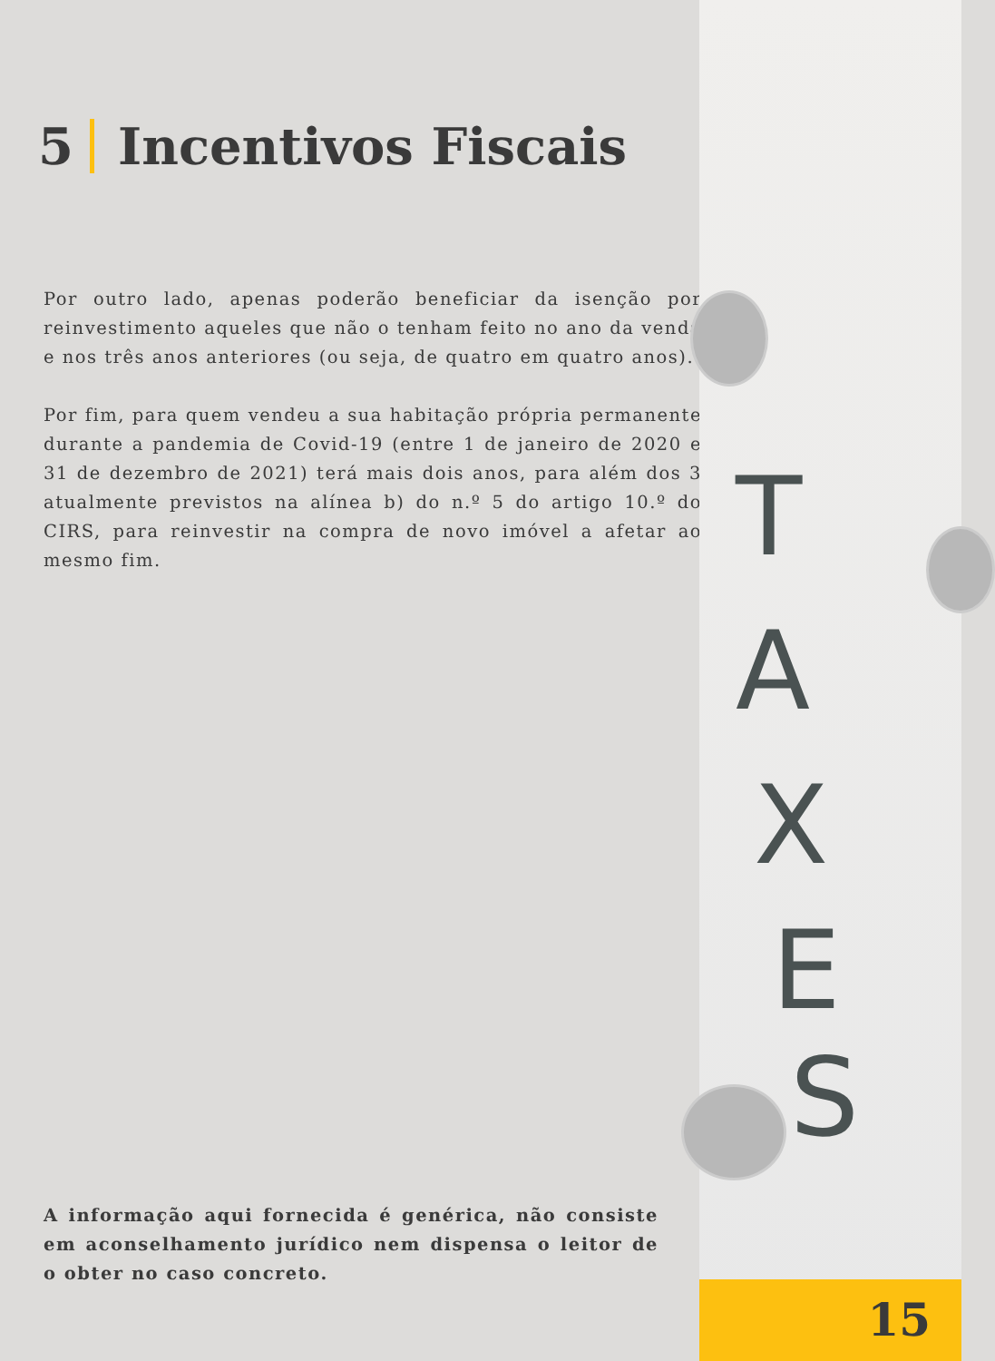T
A
X
E
S
5 Incentivos Fiscais
Por outro lado, apenas poderão beneficiar da isenção por reinvestimento aqueles que não o tenham feito no ano da venda e nos três anos anteriores (ou seja, de quatro em quatro anos).
Por fim, para quem vendeu a sua habitação própria permanente durante a pandemia de Covid-19 (entre 1 de janeiro de 2020 e 31 de dezembro de 2021) terá mais dois anos, para além dos 3 atualmente previstos na alínea b) do n.º 5 do artigo 10.º do CIRS, para reinvestir na compra de novo imóvel a afetar ao mesmo fim.
A informação aqui fornecida é genérica, não consiste em aconselhamento jurídico nem dispensa o leitor de o obter no caso concreto.
15